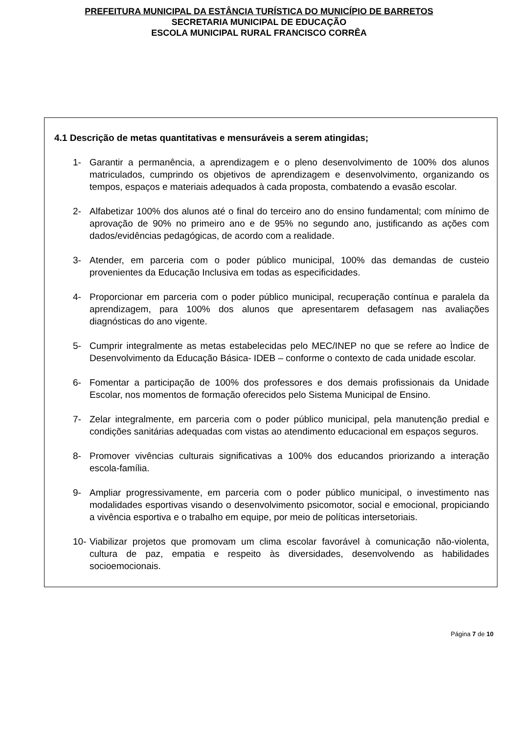PREFEITURA MUNICIPAL DA ESTÂNCIA TURÍSTICA DO MUNICÍPIO DE BARRETOS
SECRETARIA MUNICIPAL DE EDUCAÇÃO
ESCOLA MUNICIPAL RURAL FRANCISCO CORRÊA
4.1 Descrição de metas quantitativas e mensuráveis a serem atingidas;
1- Garantir a permanência, a aprendizagem e o pleno desenvolvimento de 100% dos alunos matriculados, cumprindo os objetivos de aprendizagem e desenvolvimento, organizando os tempos, espaços e materiais adequados à cada proposta, combatendo a evasão escolar.
2- Alfabetizar 100% dos alunos até o final do terceiro ano do ensino fundamental; com mínimo de aprovação de 90% no primeiro ano e de 95% no segundo ano, justificando as ações com dados/evidências pedagógicas, de acordo com a realidade.
3- Atender, em parceria com o poder público municipal, 100% das demandas de custeio provenientes da Educação Inclusiva em todas as especificidades.
4- Proporcionar em parceria com o poder público municipal, recuperação contínua e paralela da aprendizagem, para 100% dos alunos que apresentarem defasagem nas avaliações diagnósticas do ano vigente.
5- Cumprir integralmente as metas estabelecidas pelo MEC/INEP no que se refere ao Ìndice de Desenvolvimento da Educação Básica- IDEB – conforme o contexto de cada unidade escolar.
6- Fomentar a participação de 100% dos professores e dos demais profissionais da Unidade Escolar, nos momentos de formação oferecidos pelo Sistema Municipal de Ensino.
7- Zelar integralmente, em parceria com o poder público municipal, pela manutenção predial e condições sanitárias adequadas com vistas ao atendimento educacional em espaços seguros.
8- Promover vivências culturais significativas a 100% dos educandos priorizando a interação escola-família.
9- Ampliar progressivamente, em parceria com o poder público municipal, o investimento nas modalidades esportivas visando o desenvolvimento psicomotor, social e emocional, propiciando a vivência esportiva e o trabalho em equipe, por meio de políticas intersetoriais.
10- Viabilizar projetos que promovam um clima escolar favorável à comunicação não-violenta, cultura de paz, empatia e respeito às diversidades, desenvolvendo as habilidades socioemocionais.
Página 7 de 10